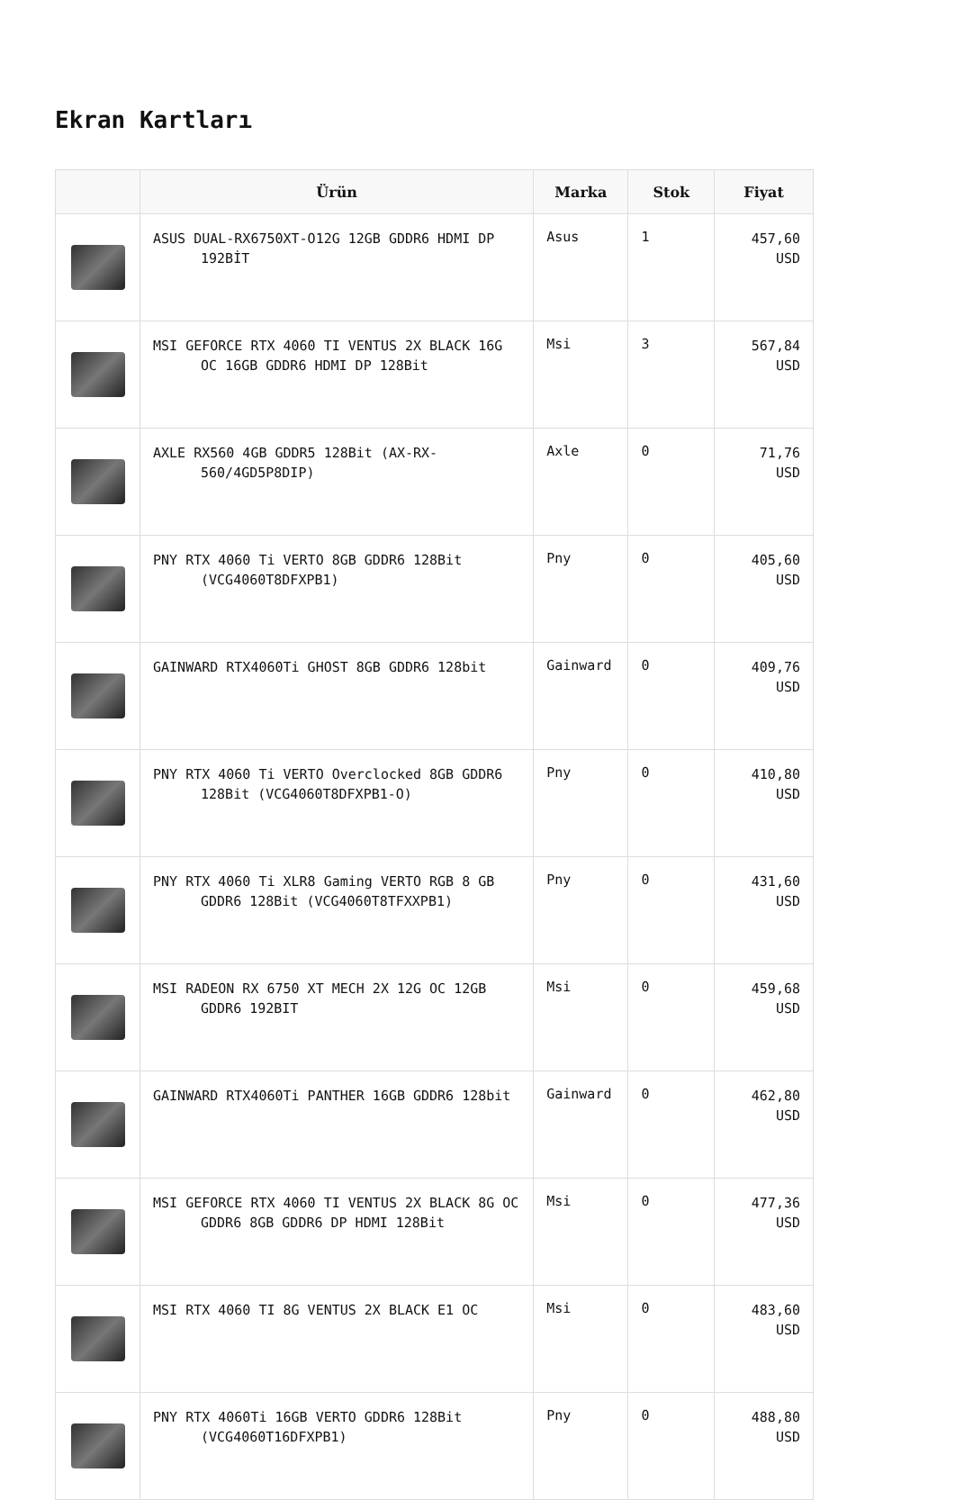Ekran Kartları
| | Ürün | Marka | Stok | Fiyat |
| --- | --- | --- | --- | --- |
| | ASUS DUAL-RX6750XT-O12G 12GB GDDR6 HDMI DP 192BİT | Asus | 1 | 457,60 USD |
| | MSI GEFORCE RTX 4060 TI VENTUS 2X BLACK 16G OC 16GB GDDR6 HDMI DP 128Bit | Msi | 3 | 567,84 USD |
| | AXLE RX560 4GB GDDR5 128Bit (AX-RX-560/4GD5P8DIP) | Axle | 0 | 71,76 USD |
| | PNY RTX 4060 Ti VERTO 8GB GDDR6 128Bit (VCG4060T8DFXPB1) | Pny | 0 | 405,60 USD |
| | GAINWARD RTX4060Ti GHOST 8GB GDDR6 128bit | Gainward | 0 | 409,76 USD |
| | PNY RTX 4060 Ti VERTO Overclocked 8GB GDDR6 128Bit (VCG4060T8DFXPB1-O) | Pny | 0 | 410,80 USD |
| | PNY RTX 4060 Ti XLR8 Gaming VERTO RGB 8 GB GDDR6 128Bit (VCG4060T8TFXXPB1) | Pny | 0 | 431,60 USD |
| | MSI RADEON RX 6750 XT MECH 2X 12G OC 12GB GDDR6 192BIT | Msi | 0 | 459,68 USD |
| | GAINWARD RTX4060Ti PANTHER 16GB GDDR6 128bit | Gainward | 0 | 462,80 USD |
| | MSI GEFORCE RTX 4060 TI VENTUS 2X BLACK 8G OC GDDR6 8GB GDDR6 DP HDMI 128Bit | Msi | 0 | 477,36 USD |
| | MSI RTX 4060 TI 8G VENTUS 2X BLACK E1 OC | Msi | 0 | 483,60 USD |
| | PNY RTX 4060Ti 16GB VERTO GDDR6 128Bit (VCG4060T16DFXPB1) | Pny | 0 | 488,80 USD |